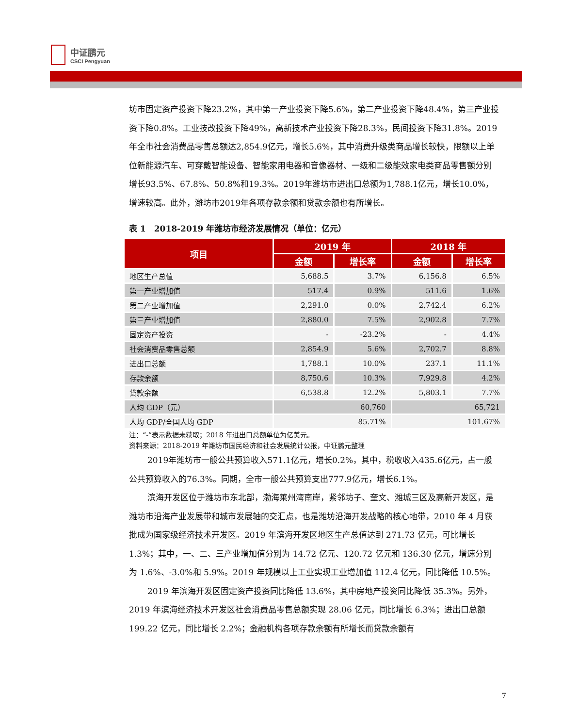中证鹏元
CSCI Pengyuan
坊市固定资产投资下降23.2%，其中第一产业投资下降5.6%，第二产业投资下降48.4%，第三产业投资下降0.8%。工业技改投资下降49%，高新技术产业投资下降28.3%，民间投资下降31.8%。2019年全市社会消费品零售总额达2,854.9亿元，增长5.6%，其中消费升级类商品增长较快，限额以上单位新能源汽车、可穿戴智能设备、智能家用电器和音像器材、一级和二级能效家电类商品零售额分别增长93.5%、67.8%、50.8%和19.3%。2019年潍坊市进出口总额为1,788.1亿元，增长10.0%，增速较高。此外，潍坊市2019年各项存款余额和贷款余额也有所增长。
表 1　2018-2019 年潍坊市经济发展情况（单位：亿元）
| 项目 | 2019 年 | | 2018 年 | |
| --- | --- | --- | --- | --- |
| | 金额 | 增长率 | 金额 | 增长率 |
| 地区生产总值 | 5,688.5 | 3.7% | 6,156.8 | 6.5% |
| 第一产业增加值 | 517.4 | 0.9% | 511.6 | 1.6% |
| 第二产业增加值 | 2,291.0 | 0.0% | 2,742.4 | 6.2% |
| 第三产业增加值 | 2,880.0 | 7.5% | 2,902.8 | 7.7% |
| 固定资产投资 | - | -23.2% | - | 4.4% |
| 社会消费品零售总额 | 2,854.9 | 5.6% | 2,702.7 | 8.8% |
| 进出口总额 | 1,788.1 | 10.0% | 237.1 | 11.1% |
| 存款余额 | 8,750.6 | 10.3% | 7,929.8 | 4.2% |
| 贷款余额 | 6,538.8 | 12.2% | 5,803.1 | 7.7% |
| 人均 GDP（元） | 60,760 | | 65,721 | |
| 人均 GDP/全国人均 GDP | 85.71% | | 101.67% | |
注：“-”表示数据未获取；2018 年进出口总额单位为亿美元。
资料来源：2018-2019 年潍坊市国民经济和社会发展统计公报，中证鹏元整理
2019年潍坊市一般公共预算收入571.1亿元，增长0.2%，其中，税收收入435.6亿元，占一般公共预算收入的76.3%。同期，全市一般公共预算支出777.9亿元，增长6.1%。
滨海开发区位于潍坊市东北部，渤海莱州湾南岸，紧邻坊子、奎文、潍城三区及高新开发区，是潍坊市沿海产业发展带和城市发展轴的交汇点，也是潍坊沿海开发战略的核心地带，2010 年 4 月获批成为国家级经济技术开发区。2019 年滨海开发区地区生产总值达到 271.73 亿元，可比增长 1.3%；其中，一、二、三产业增加值分别为 14.72 亿元、120.72 亿元和 136.30 亿元，增速分别为 1.6%、-3.0%和 5.9%。2019 年规模以上工业实现工业增加值 112.4 亿元，同比降低 10.5%。
2019 年滨海开发区固定资产投资同比降低 13.6%，其中房地产投资同比降低 35.3%。另外，2019 年滨海经济技术开发区社会消费品零售总额实现 28.06 亿元，同比增长 6.3%；进出口总额 199.22 亿元，同比增长 2.2%；金融机构各项存款余额有所增长而贷款余额有
7